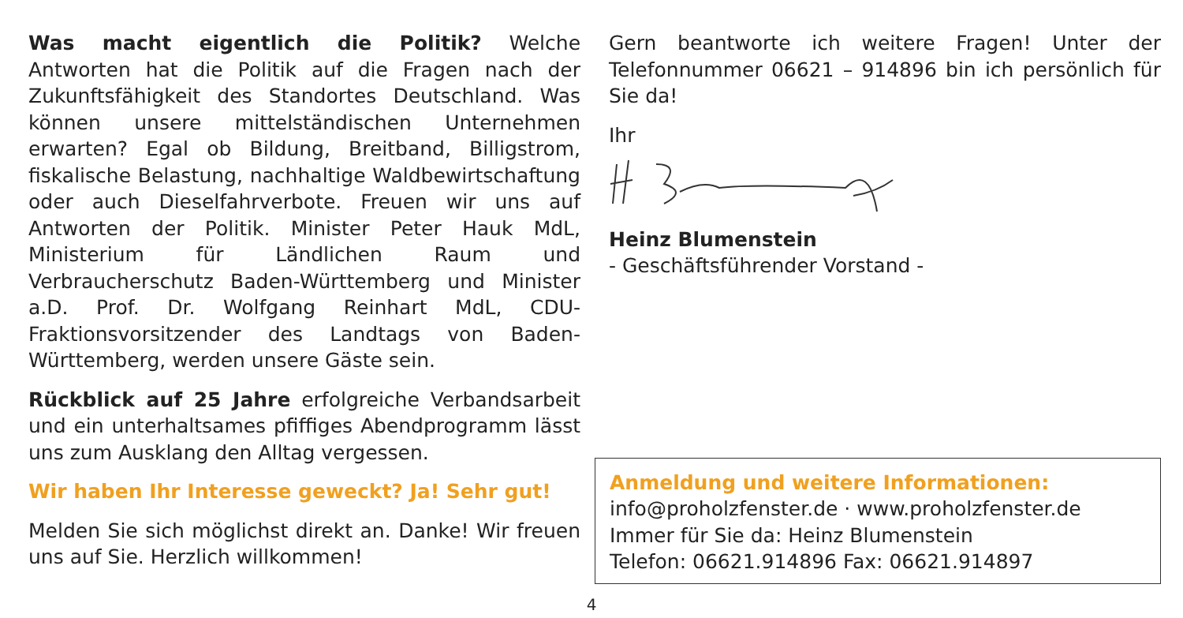Was macht eigentlich die Politik? Welche Antworten hat die Politik auf die Fragen nach der Zukunftsfähigkeit des Standortes Deutschland. Was können unsere mittelständischen Unternehmen erwarten? Egal ob Bildung, Breitband, Billigstrom, fiskalische Belastung, nachhaltige Waldbewirtschaftung oder auch Dieselfahrverbote. Freuen wir uns auf Antworten der Politik. Minister Peter Hauk MdL, Ministerium für Ländlichen Raum und Verbraucherschutz Baden-Württemberg und Minister a.D. Prof. Dr. Wolfgang Reinhart MdL, CDU-Fraktionsvorsitzender des Landtags von Baden-Württemberg, werden unsere Gäste sein.
Rückblick auf 25 Jahre erfolgreiche Verbandsarbeit und ein unterhaltsames pfiffiges Abendprogramm lässt uns zum Ausklang den Alltag vergessen.
Wir haben Ihr Interesse geweckt? Ja! Sehr gut!
Melden Sie sich möglichst direkt an. Danke! Wir freuen uns auf Sie. Herzlich willkommen!
Gern beantworte ich weitere Fragen! Unter der Telefonnummer 06621 – 914896 bin ich persönlich für Sie da!
Ihr
Heinz Blumenstein
- Geschäftsführender Vorstand -
Anmeldung und weitere Informationen:
info@proholzfenster.de · www.proholzfenster.de
Immer für Sie da: Heinz Blumenstein
Telefon: 06621.914896 Fax: 06621.914897
4